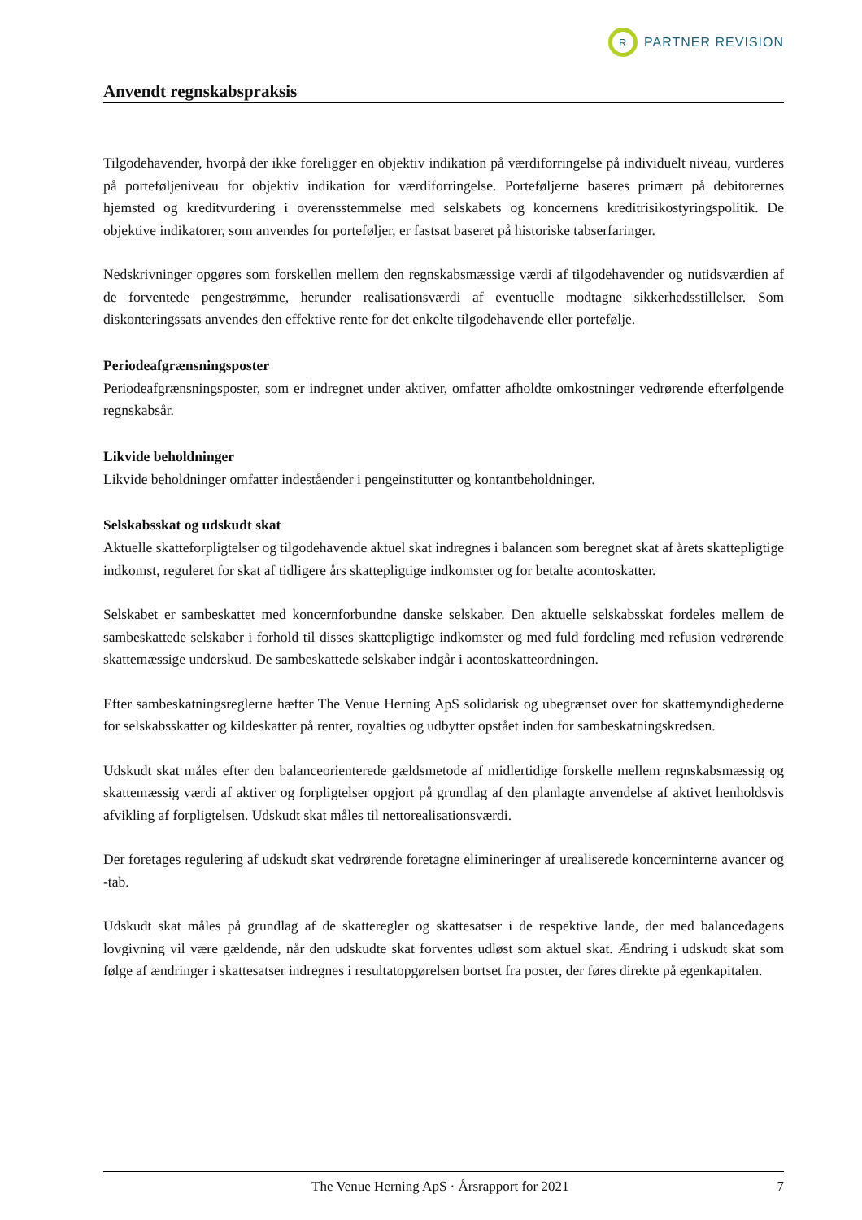R
PARTNER REVISION
Anvendt regnskabspraksis
Tilgodehavender, hvorpå der ikke foreligger en objektiv indikation på værdiforringelse på individuelt niveau, vurderes på porteføljeniveau for objektiv indikation for værdiforringelse. Porteføljerne baseres primært på debitorernes hjemsted og kreditvurdering i overensstemmelse med selskabets og koncernens kreditrisikostyringspolitik. De objektive indikatorer, som anvendes for porteføljer, er fastsat baseret på historiske tabserfaringer.
Nedskrivninger opgøres som forskellen mellem den regnskabsmæssige værdi af tilgodehavender og nutidsværdien af de forventede pengestrømme, herunder realisationsværdi af eventuelle modtagne sikkerhedsstillelser. Som diskonteringssats anvendes den effektive rente for det enkelte tilgodehavende eller portefølje.
Periodeafgrænsningsposter
Periodeafgrænsningsposter, som er indregnet under aktiver, omfatter afholdte omkostninger vedrørende efterfølgende regnskabsår.
Likvide beholdninger
Likvide beholdninger omfatter indeståender i pengeinstitutter og kontantbeholdninger.
Selskabsskat og udskudt skat
Aktuelle skatteforpligtelser og tilgodehavende aktuel skat indregnes i balancen som beregnet skat af årets skattepligtige indkomst, reguleret for skat af tidligere års skattepligtige indkomster og for betalte acontoskatter.
Selskabet er sambeskattet med koncernforbundne danske selskaber. Den aktuelle selskabsskat fordeles mellem de sambeskattede selskaber i forhold til disses skattepligtige indkomster og med fuld fordeling med refusion vedrørende skattemæssige underskud. De sambeskattede selskaber indgår i acontoskatteordningen.
Efter sambeskatningsreglerne hæfter The Venue Herning ApS solidarisk og ubegrænset over for skattemyndighederne for selskabsskatter og kildeskatter på renter, royalties og udbytter opstået inden for sambeskatningskredsen.
Udskudt skat måles efter den balanceorienterede gældsmetode af midlertidige forskelle mellem regnskabsmæssig og skattemæssig værdi af aktiver og forpligtelser opgjort på grundlag af den planlagte anvendelse af aktivet henholdsvis afvikling af forpligtelsen. Udskudt skat måles til nettorealisationsværdi.
Der foretages regulering af udskudt skat vedrørende foretagne elimineringer af urealiserede koncerninterne avancer og -tab.
Udskudt skat måles på grundlag af de skatteregler og skattesatser i de respektive lande, der med balancedagens lovgivning vil være gældende, når den udskudte skat forventes udløst som aktuel skat. Ændring i udskudt skat som følge af ændringer i skattesatser indregnes i resultatopgørelsen bortset fra poster, der føres direkte på egenkapitalen.
The Venue Herning ApS · Årsrapport for 2021 7